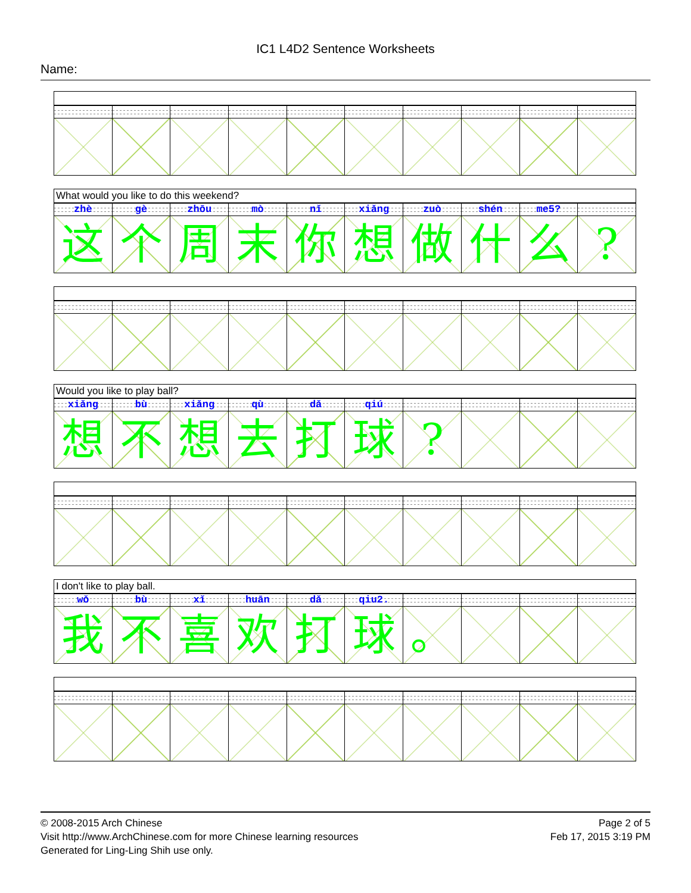IC1 L4D2 Sentence Worksheets
Name:
What would you like to do this weekend?
| zhè | gè | zhōu | mò | nǐ | xiǎng | zuò | shén | me5? | |
| 这 | 个 | 周 | 末 | 你 | 想 | 做 | 什 | 么 | ? |
Would you like to play ball?
| xiǎng | bù | xiǎng | qù | dǎ | qiú | | | | |
| 想 | 不 | 想 | 去 | 打 | 球 | ? | | | |
I don't like to play ball.
| wǒ | bù | xǐ | huān | dǎ | qiu2. | | | | |
| 我 | 不 | 喜 | 欢 | 打 | 球 | 。 | | | |
© 2008-2015 Arch Chinese
Visit http://www.ArchChinese.com for more Chinese learning resources
Generated for Ling-Ling Shih use only.
Page 2 of 5
Feb 17, 2015 3:19 PM